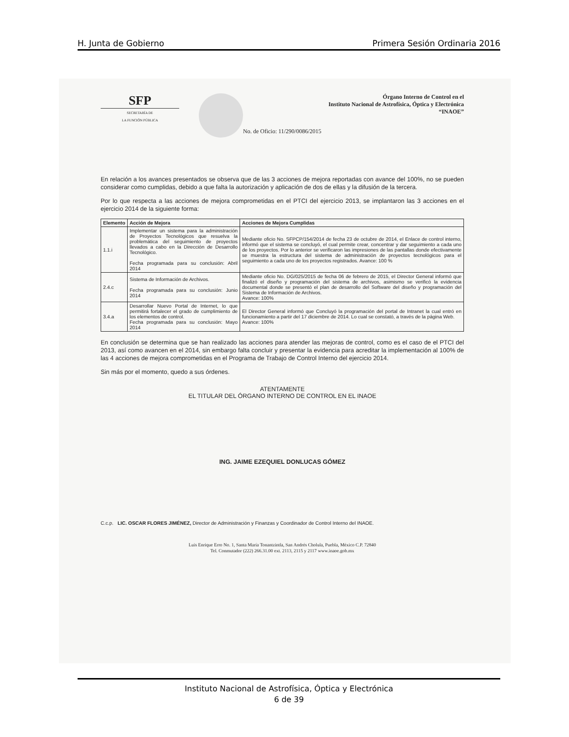H. Junta de Gobierno Primera Sesión Ordinaria 2016
SFP
SECRETARÍA DE
LA FUNCIÓN PÚBLICA
Órgano Interno de Control en el
Instituto Nacional de Astrofísica, Óptica y Electrónica
“INAOE”
No. de Oficio: 11/290/0086/2015
En relación a los avances presentados se observa que de las 3 acciones de mejora reportadas con avance del 100%, no se pueden considerar como cumplidas, debido a que falta la autorización y aplicación de dos de ellas y la difusión de la tercera.
Por lo que respecta a las acciones de mejora comprometidas en el PTCI del ejercicio 2013, se implantaron las 3 acciones en el ejercicio 2014 de la siguiente forma:
| Elemento | Acción de Mejora | Acciones de Mejora Cumplidas |
| --- | --- | --- |
| 1.1.i | Implementar un sistema para la administración de Proyectos Tecnológicos que resuelva la problemática del seguimiento de proyectos llevados a cabo en la Dirección de Desarrollo Tecnológico. Fecha programada para su conclusión: Abril 2014 | Mediante oficio No. SFPCP/154/2014 de fecha 23 de octubre de 2014, el Enlace de control interno, informó que el sistema se concluyó, el cual permite crear, concentrar y dar seguimiento a cada uno de los proyectos. Por lo anterior se verificaron las impresiones de las pantallas donde efectivamente se muestra la estructura del sistema de administración de proyectos tecnológicos para el seguimiento a cada uno de los proyectos registrados. Avance: 100 % |
| 2.4.c | Sistema de Información de Archivos. Fecha programada para su conclusión: Junio 2014 | Mediante oficio No. DG/025/2015 de fecha 06 de febrero de 2015, el Director General informó que finalizó el diseño y programación del sistema de archivos, asimismo se verificó la evidencia documental donde se presentó el plan de desarrollo del Software del diseño y programación del Sistema de Información de Archivos. Avance: 100% |
| 3.4.a | Desarrollar Nuevo Portal de Internet, lo que permitirá fortalecer el grado de cumplimiento de los elementos de control. Fecha programada para su conclusión: Mayo 2014 | El Director General informó que Concluyó la programación del portal de Intranet la cual entró en funcionamiento a partir del 17 diciembre de 2014. Lo cual se constató, a través de la página Web. Avance: 100% |
En conclusión se determina que se han realizado las acciones para atender las mejoras de control, como es el caso de el PTCI del 2013, así como avancen en el 2014, sin embargo falta concluir y presentar la evidencia para acreditar la implementación al 100% de las 4 acciones de mejora comprometidas en el Programa de Trabajo de Control Interno del ejercicio 2014.
Sin más por el momento, quedo a sus órdenes.
ATENTAMENTE
EL TITULAR DEL ÓRGANO INTERNO DE CONTROL EN EL INAOE
ING. JAIME EZEQUIEL DONLUCAS GÓMEZ
C.c.p. LIC. OSCAR FLORES JIMÉNEZ, Director de Administración y Finanzas y Coordinador de Control Interno del INAOE.
Luis Enrique Erro No. 1, Santa María Tonantzintla, San Andrés Cholula, Puebla, México C.P. 72840
Tel. Conmutador (222) 266.31.00 ext. 2113, 2115 y 2117 www.inaoe.gob.mx
Instituto Nacional de Astrofísica, Óptica y Electrónica
6 de 39